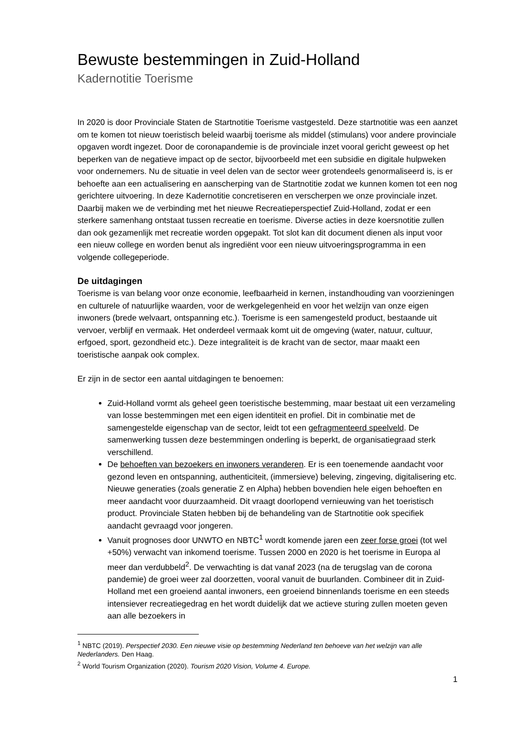Bewuste bestemmingen in Zuid-Holland
Kadernotitie Toerisme
In 2020 is door Provinciale Staten de Startnotitie Toerisme vastgesteld. Deze startnotitie was een aanzet om te komen tot nieuw toeristisch beleid waarbij toerisme als middel (stimulans) voor andere provinciale opgaven wordt ingezet. Door de coronapandemie is de provinciale inzet vooral gericht geweest op het beperken van de negatieve impact op de sector, bijvoorbeeld met een subsidie en digitale hulpweken voor ondernemers. Nu de situatie in veel delen van de sector weer grotendeels genormaliseerd is, is er behoefte aan een actualisering en aanscherping van de Startnotitie zodat we kunnen komen tot een nog gerichtere uitvoering. In deze Kadernotitie concretiseren en verscherpen we onze provinciale inzet. Daarbij maken we de verbinding met het nieuwe Recreatieperspectief Zuid-Holland, zodat er een sterkere samenhang ontstaat tussen recreatie en toerisme. Diverse acties in deze koersnotitie zullen dan ook gezamenlijk met recreatie worden opgepakt. Tot slot kan dit document dienen als input voor een nieuw college en worden benut als ingrediënt voor een nieuw uitvoeringsprogramma in een volgende collegeperiode.
De uitdagingen
Toerisme is van belang voor onze economie, leefbaarheid in kernen, instandhouding van voorzieningen en culturele of natuurlijke waarden, voor de werkgelegenheid en voor het welzijn van onze eigen inwoners (brede welvaart, ontspanning etc.). Toerisme is een samengesteld product, bestaande uit vervoer, verblijf en vermaak. Het onderdeel vermaak komt uit de omgeving (water, natuur, cultuur, erfgoed, sport, gezondheid etc.). Deze integraliteit is de kracht van de sector, maar maakt een toeristische aanpak ook complex.
Er zijn in de sector een aantal uitdagingen te benoemen:
Zuid-Holland vormt als geheel geen toeristische bestemming, maar bestaat uit een verzameling van losse bestemmingen met een eigen identiteit en profiel. Dit in combinatie met de samengestelde eigenschap van de sector, leidt tot een gefragmenteerd speelveld. De samenwerking tussen deze bestemmingen onderling is beperkt, de organisatiegraad sterk verschillend.
De behoeften van bezoekers en inwoners veranderen. Er is een toenemende aandacht voor gezond leven en ontspanning, authenticiteit, (immersieve) beleving, zingeving, digitalisering etc. Nieuwe generaties (zoals generatie Z en Alpha) hebben bovendien hele eigen behoeften en meer aandacht voor duurzaamheid. Dit vraagt doorlopend vernieuwing van het toeristisch product. Provinciale Staten hebben bij de behandeling van de Startnotitie ook specifiek aandacht gevraagd voor jongeren.
Vanuit prognoses door UNWTO en NBTC<sup>1</sup> wordt komende jaren een zeer forse groei (tot wel +50%) verwacht van inkomend toerisme. Tussen 2000 en 2020 is het toerisme in Europa al meer dan verdubbeld<sup>2</sup>. De verwachting is dat vanaf 2023 (na de terugslag van de corona pandemie) de groei weer zal doorzetten, vooral vanuit de buurlanden. Combineer dit in Zuid-Holland met een groeiend aantal inwoners, een groeiend binnenlands toerisme en een steeds intensiever recreatiegedrag en het wordt duidelijk dat we actieve sturing zullen moeten geven aan alle bezoekers in
<sup>1</sup> NBTC (2019). Perspectief 2030. Een nieuwe visie op bestemming Nederland ten behoeve van het welzijn van alle Nederlanders. Den Haag.
<sup>2</sup> World Tourism Organization (2020). Tourism 2020 Vision, Volume 4. Europe.
1